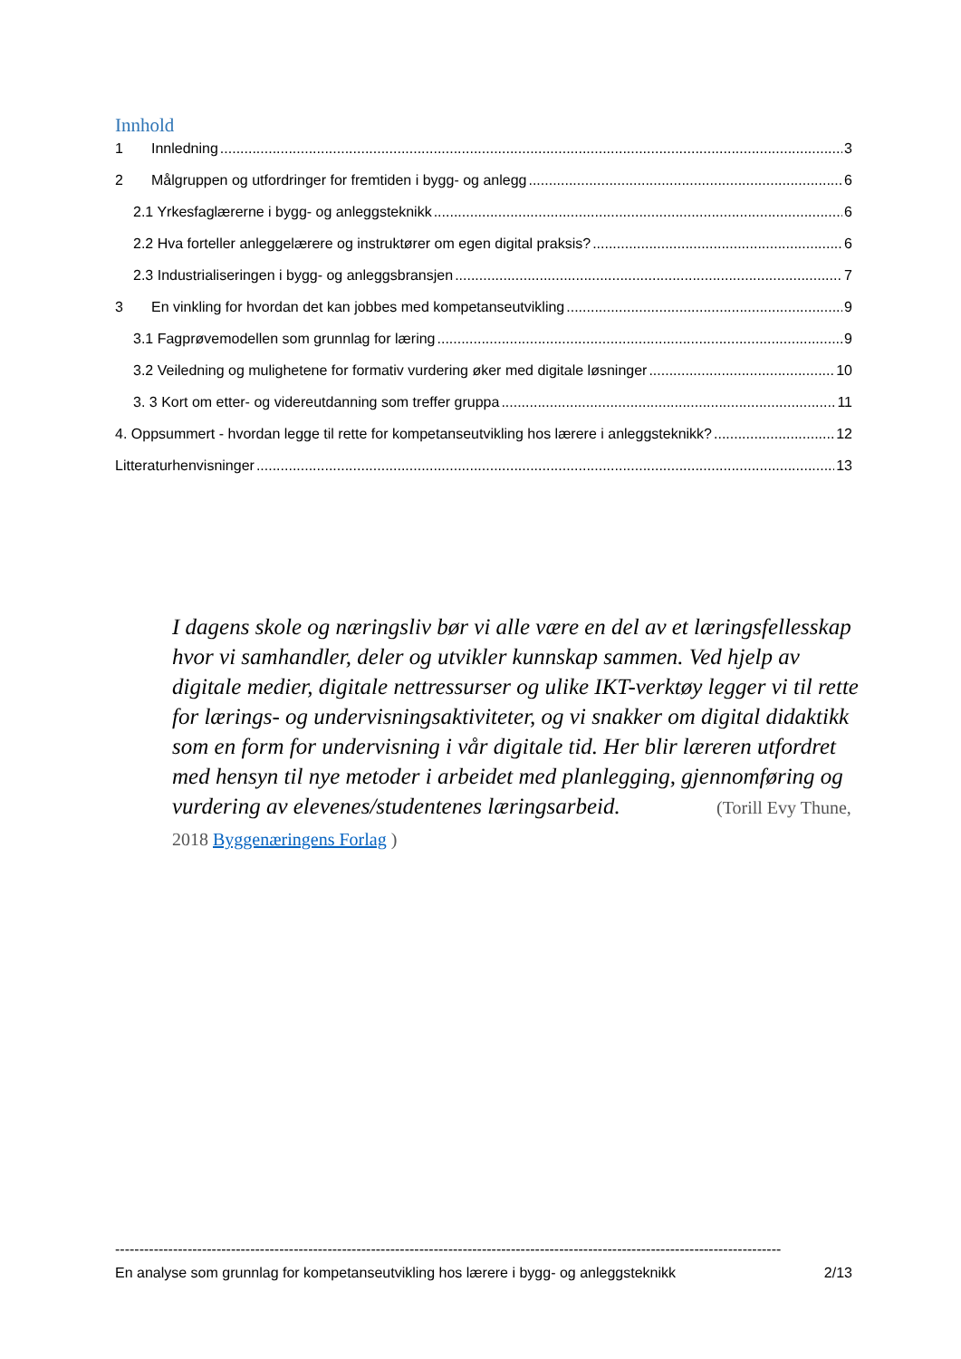Innhold
1 Innledning 3
2 Målgruppen og utfordringer for fremtiden i bygg- og anlegg 6
2.1 Yrkesfaglærerne i bygg- og anleggsteknikk 6
2.2 Hva forteller anleggelærere og instruktører om egen digital praksis? 6
2.3 Industrialiseringen i bygg- og anleggsbransjen 7
3 En vinkling for hvordan det kan jobbes med kompetanseutvikling 9
3.1 Fagprøvemodellen som grunnlag for læring 9
3.2 Veiledning og mulighetene for formativ vurdering øker med digitale løsninger 10
3. 3 Kort om etter- og videreutdanning som treffer gruppa 11
4. Oppsummert - hvordan legge til rette for kompetanseutvikling hos lærere i anleggsteknikk? 12
Litteraturhenvisninger 13
I dagens skole og næringsliv bør vi alle være en del av et læringsfellesskap hvor vi samhandler, deler og utvikler kunnskap sammen. Ved hjelp av digitale medier, digitale nettressurser og ulike IKT-verktøy legger vi til rette for lærings- og undervisningsaktiviteter, og vi snakker om digital didaktikk som en form for undervisning i vår digitale tid. Her blir læreren utfordret med hensyn til nye metoder i arbeidet med planlegging, gjennomføring og vurdering av elevenes/studentenes læringsarbeid. (Torill Evy Thune, 2018 Byggenæringens Forlag )
------------------------------------------------------------------------------------------------------------------------------------------
En analyse som grunnlag for kompetanseutvikling hos lærere i bygg- og anleggsteknikk 2/13